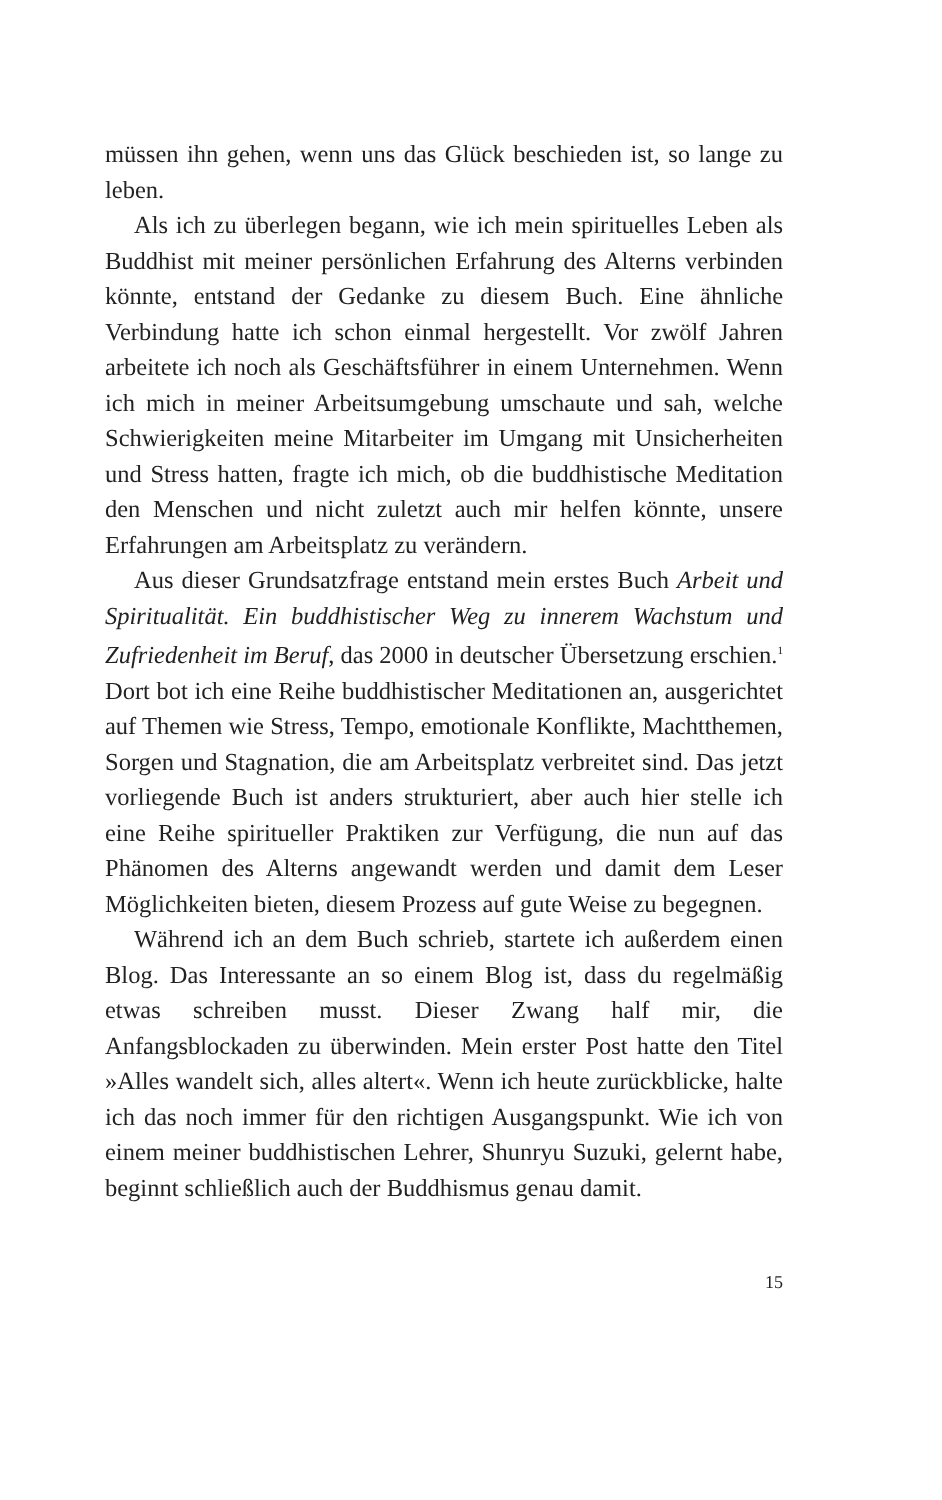müssen ihn gehen, wenn uns das Glück beschieden ist, so lange zu leben.
Als ich zu überlegen begann, wie ich mein spirituelles Leben als Buddhist mit meiner persönlichen Erfahrung des Alterns verbinden könnte, entstand der Gedanke zu diesem Buch. Eine ähnliche Verbindung hatte ich schon einmal hergestellt. Vor zwölf Jahren arbeitete ich noch als Geschäftsführer in einem Unternehmen. Wenn ich mich in meiner Arbeitsumgebung umschaute und sah, welche Schwierigkeiten meine Mitarbeiter im Umgang mit Unsicherheiten und Stress hatten, fragte ich mich, ob die buddhistische Meditation den Menschen und nicht zuletzt auch mir helfen könnte, unsere Erfahrungen am Arbeitsplatz zu verändern.
Aus dieser Grundsatzfrage entstand mein erstes Buch Arbeit und Spiritualität. Ein buddhistischer Weg zu innerem Wachstum und Zufriedenheit im Beruf, das 2000 in deutscher Übersetzung erschien.<sup>1</sup> Dort bot ich eine Reihe buddhistischer Meditationen an, ausgerichtet auf Themen wie Stress, Tempo, emotionale Konflikte, Machtthemen, Sorgen und Stagnation, die am Arbeitsplatz verbreitet sind. Das jetzt vorliegende Buch ist anders strukturiert, aber auch hier stelle ich eine Reihe spiritueller Praktiken zur Verfügung, die nun auf das Phänomen des Alterns angewandt werden und damit dem Leser Möglichkeiten bieten, diesem Prozess auf gute Weise zu begegnen.
Während ich an dem Buch schrieb, startete ich außerdem einen Blog. Das Interessante an so einem Blog ist, dass du regelmäßig etwas schreiben musst. Dieser Zwang half mir, die Anfangsblockaden zu überwinden. Mein erster Post hatte den Titel »Alles wandelt sich, alles altert«. Wenn ich heute zurückblicke, halte ich das noch immer für den richtigen Ausgangspunkt. Wie ich von einem meiner buddhistischen Lehrer, Shunryu Suzuki, gelernt habe, beginnt schließlich auch der Buddhismus genau damit.
15